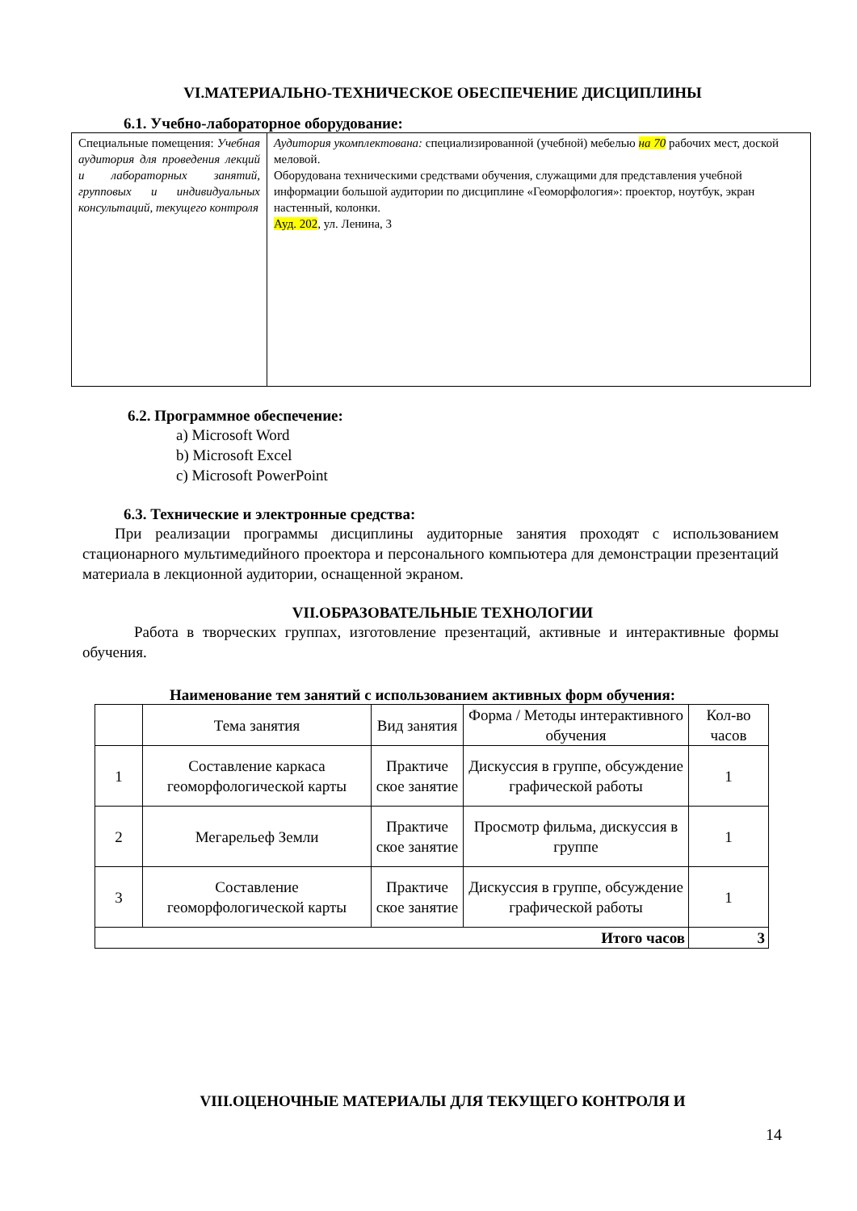VI.МАТЕРИАЛЬНО-ТЕХНИЧЕСКОЕ ОБЕСПЕЧЕНИЕ ДИСЦИПЛИНЫ
6.1. Учебно-лабораторное оборудование:
| Специальные помещения: Учебная аудитория для проведения лекций и лабораторных занятий, групповых и индивидуальных консультаций, текущего контроля | Аудитория укомплектована: специализированной (учебной) мебелью на 70 рабочих мест, доской меловой. Оборудована техническими средствами обучения, служащими для представления учебной информации большой аудитории по дисциплине «Геоморфология»: проектор, ноутбук, экран настенный, колонки. Ауд. 202 , ул. Ленина, 3 |
6.2. Программное обеспечение:
a) Microsoft Word
b) Microsoft Excel
c) Microsoft PowerPoint
6.3. Технические и электронные средства:
При реализации программы дисциплины аудиторные занятия проходят с использованием стационарного мультимедийного проектора и персонального компьютера для демонстрации презентаций материала в лекционной аудитории, оснащенной экраном.
VII.ОБРАЗОВАТЕЛЬНЫЕ ТЕХНОЛОГИИ
Работа в творческих группах, изготовление презентаций, активные и интерактивные формы обучения.
Наименование тем занятий с использованием активных форм обучения:
| | Тема занятия | Вид занятия | Форма / Методы интерактивного обучения | Кол-во часов |
| --- | --- | --- | --- | --- |
| 1 | Составление каркаса геоморфологической карты | Практиче ское занятие | Дискуссия в группе, обсуждение графической работы | 1 |
| 2 | Мегарельеф Земли | Практиче ское занятие | Просмотр фильма, дискуссия в группе | 1 |
| 3 | Составление геоморфологической карты | Практиче ское занятие | Дискуссия в группе, обсуждение графической работы | 1 |
| Итого часов | | | | 3 |
VIII.ОЦЕНОЧНЫЕ МАТЕРИАЛЫ ДЛЯ ТЕКУЩЕГО КОНТРОЛЯ И
14